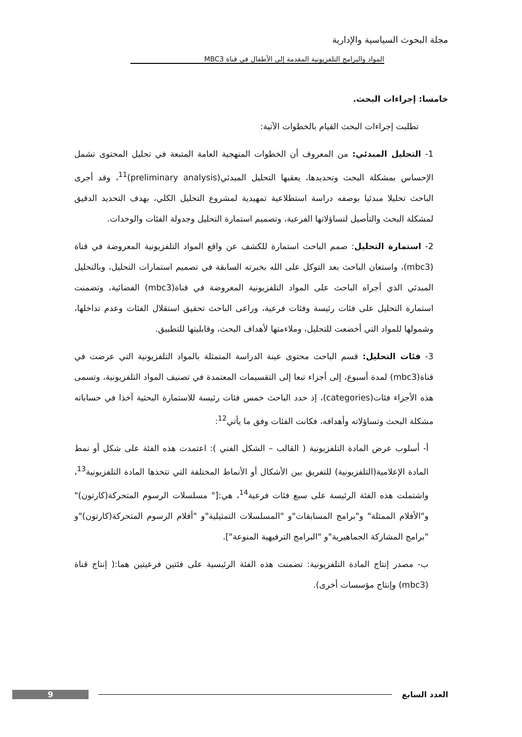مجلة البحوث السياسية والإدارية
المواد والبرامج التلفزيونية المقدمة إلى الأطفال في قناة MBC3
خامسا: إجراءات البحث.
تطلبت إجراءات البحث القيام بالخطوات الآتية:
1- التحليل المبدئي: من المعروف أن الخطوات المنهجية العامة المتبعة في تحليل المحتوى تشمل الإحساس بمشكلة البحث وتحديدها، يعقبها التحليل المبدئي(preliminary analysis)<sup>11</sup>، وقد أجرى الباحث تحليلا مبدئيا بوصفه دراسة استطلاعية تمهيدية لمشروع التحليل الكلي، بهدف التحديد الدقيق لمشكلة البحث والتأصيل لتساؤلاتها الفرعية، وتصميم استمارة التحليل وجدولة الفئات والوحدات.
2- استمارة التحليل: صمم الباحث استمارة للكشف عن واقع المواد التلفزيونية المعروضة في قناة (mbc3)، واستعان الباحث بعد التوكل على الله بخبرته السابقة في تصميم استمارات التحليل، وبالتحليل المبدئي الذي أجراه الباحث على المواد التلفزيونية المعروضة في قناة(mbc3) الفضائية، وتضمنت استمارة التحليل على فئات رئيسة وفئات فرعية، وراعى الباحث تحقيق استقلال الفئات وعدم تداخلها، وشمولها للمواد التي أخضعت للتحليل، وملاءمتها لأهداف البحث، وقابليتها للتطبيق.
3- فئات التحليل: قسم الباحث محتوى عينة الدراسة المتمثلة بالمواد التلفزيونية التي عرضت في قناة(mbc3) لمدة أسبوع، إلى أجزاء تبعا إلى التقسيمات المعتمدة في تصنيف المواد التلفزيونية، وتسمى هذه الأجزاء فئات(categories)، إذ حدد الباحث خمس فئات رئيسة للاستمارة البحثية آخذا في حساباته مشكلة البحث وتساؤلاته وأهدافه، فكانت الفئات وفق ما يأتي<sup>12</sup>:
أ- أسلوب عرض المادة التلفزيونية ( القالب – الشكل الفني ): اعتمدت هذه الفئة على شكل أو نمط المادة الإعلامية(التلفزيونية) للتفريق بين الأشكال أو الأنماط المختلفة التي تتخذها المادة التلفزيونية<sup>13</sup>، واشتملت هذه الفئة الرئيسة على سبع فئات فرعية<sup>14</sup>، هي:[" مسلسلات الرسوم المتحركة(كارتون)" و"الأفلام الممثلة" و"برامج المسابقات"و "المسلسلات التمثيلية"و "أفلام الرسوم المتحركة(كارتون)"و "برامج المشاركة الجماهيرية"و "البرامج الترفيهية المنوعة"].
ب- مصدر إنتاج المادة التلفزيونية: تضمنت هذه الفئة الرئيسية على فئتين فرعيتين هما:( إنتاج قناة (mbc3) وإنتاج مؤسسات أخرى).
العدد السابع 9